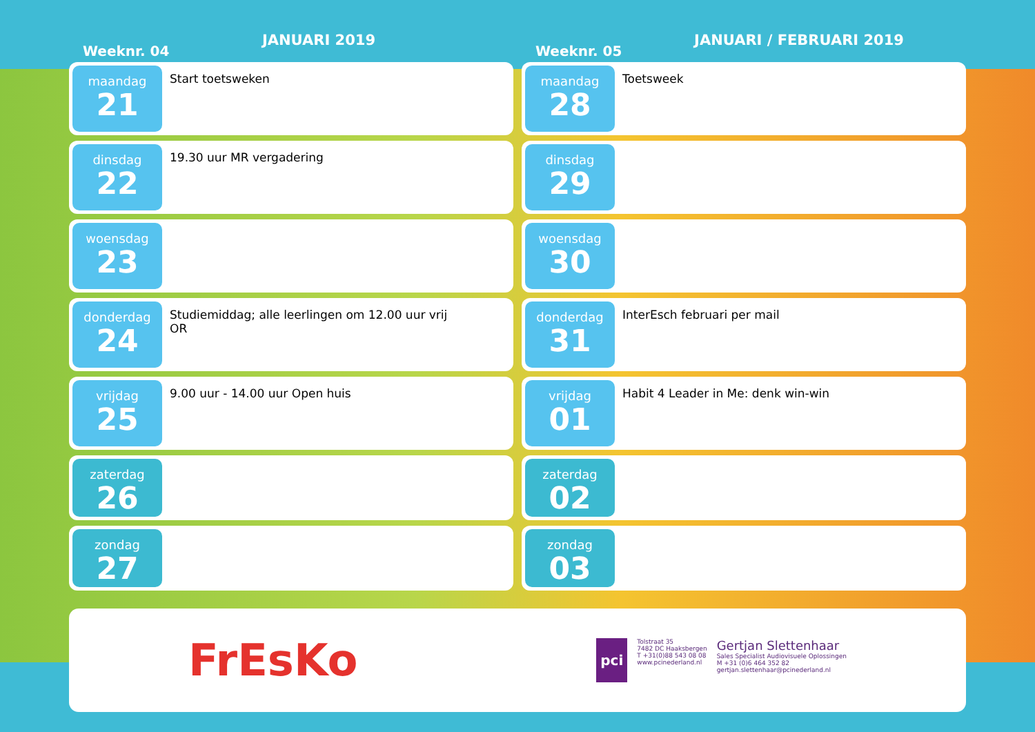Weeknr. 04
JANUARI 2019
maandag
21
Start toetsweken
dinsdag
22
19.30 uur MR vergadering
woensdag
23
donderdag
24
Studiemiddag; alle leerlingen om 12.00 uur vrij
OR
vrijdag
25
9.00 uur - 14.00 uur Open huis
zaterdag
26
zondag
27
Weeknr. 05
JANUARI / FEBRUARI 2019
maandag
28
Toetsweek
dinsdag
29
woensdag
30
donderdag
31
InterEsch februari per mail
vrijdag
01
Habit 4 Leader in Me: denk win-win
zaterdag
02
zondag
03
FrEsKo
pci
Tolstraat 35
7482 DC Haaksbergen
T +31(0)88 543 08 08
www.pcinederland.nl
Gertjan Slettenhaar
Sales Specialist Audiovisuele Oplossingen
M +31 (0)6 464 352 82
gertjan.slettenhaar@pcinederland.nl